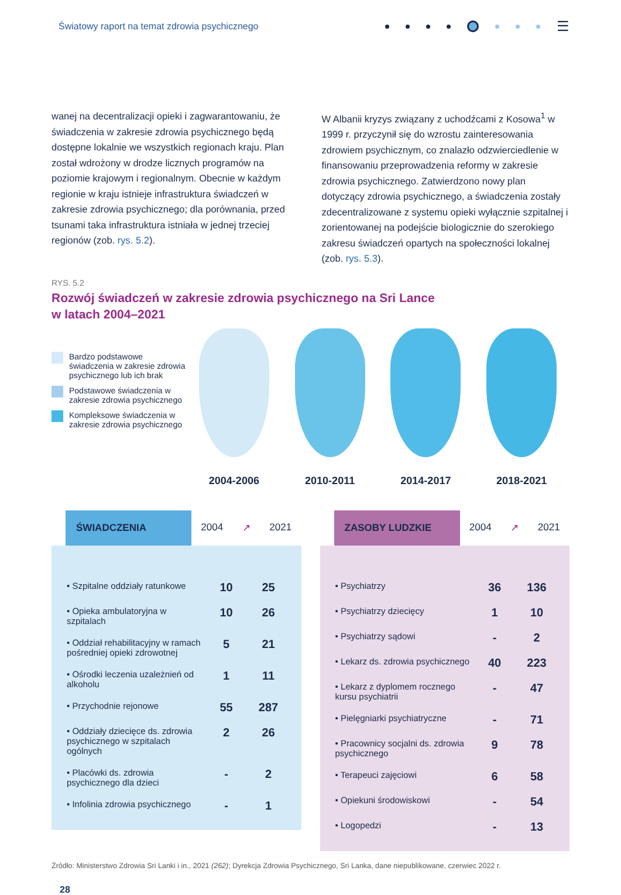Światowy raport na temat zdrowia psychicznego
☰
wanej na decentralizacji opieki i zagwarantowaniu, że świadczenia w zakresie zdrowia psychicznego będą dostępne lokalnie we wszystkich regionach kraju. Plan został wdrożony w drodze licznych programów na poziomie krajowym i regionalnym. Obecnie w każdym regionie w kraju istnieje infrastruktura świadczeń w zakresie zdrowia psychicznego; dla porównania, przed tsunami taka infrastruktura istniała w jednej trzeciej regionów (zob. rys. 5.2).
W Albanii kryzys związany z uchodźcami z Kosowa<sup>1</sup> w 1999 r. przyczynił się do wzrostu zainteresowania zdrowiem psychicznym, co znalazło odzwierciedlenie w finansowaniu przeprowadzenia reformy w zakresie zdrowia psychicznego. Zatwierdzono nowy plan dotyczący zdrowia psychicznego, a świadczenia zostały zdecentralizowane z systemu opieki wyłącznie szpitalnej i zorientowanej na podejście biologicznie do szerokiego zakresu świadczeń opartych na społeczności lokalnej (zob. rys. 5.3).
RYS. 5.2
Rozwój świadczeń w zakresie zdrowia psychicznego na Sri Lance
w latach 2004–2021
Bardzo podstawowe świadczenia w zakresie zdrowia psychicznego lub ich brak
Podstawowe świadczenia w zakresie zdrowia psychicznego
Kompleksowe świadczenia w zakresie zdrowia psychicznego
2004-2006 2010-2011 2014-2017 2018-2021
ŚWIADCZENIA
2004 ↗ 2021
| • Szpitalne oddziały ratunkowe | 10 | 25 |
| • Opieka ambulatoryjna w szpitalach | 10 | 26 |
| • Oddział rehabilitacyjny w ramach pośredniej opieki zdrowotnej | 5 | 21 |
| • Ośrodki leczenia uzależnień od alkoholu | 1 | 11 |
| • Przychodnie rejonowe | 55 | 287 |
| • Oddziały dziecięce ds. zdrowia psychicznego w szpitalach ogólnych | 2 | 26 |
| • Placówki ds. zdrowia psychicznego dla dzieci | - | 2 |
| • Infolinia zdrowia psychicznego | - | 1 |
ZASOBY LUDZKIE
2004 ↗ 2021
| • Psychiatrzy | 36 | 136 |
| • Psychiatrzy dziecięcy | 1 | 10 |
| • Psychiatrzy sądowi | - | 2 |
| • Lekarz ds. zdrowia psychicznego | 40 | 223 |
| • Lekarz z dyplomem rocznego kursu psychiatrii | - | 47 |
| • Pielęgniarki psychiatryczne | - | 71 |
| • Pracownicy socjalni ds. zdrowia psychicznego | 9 | 78 |
| • Terapeuci zajęciowi | 6 | 58 |
| • Opiekuni środowiskowi | - | 54 |
| • Logopedzi | - | 13 |
Źródło: Ministerstwo Zdrowia Sri Lanki i in., 2021 (262); Dyrekcja Zdrowia Psychicznego, Sri Lanka, dane niepublikowane, czerwiec 2022 r.
28